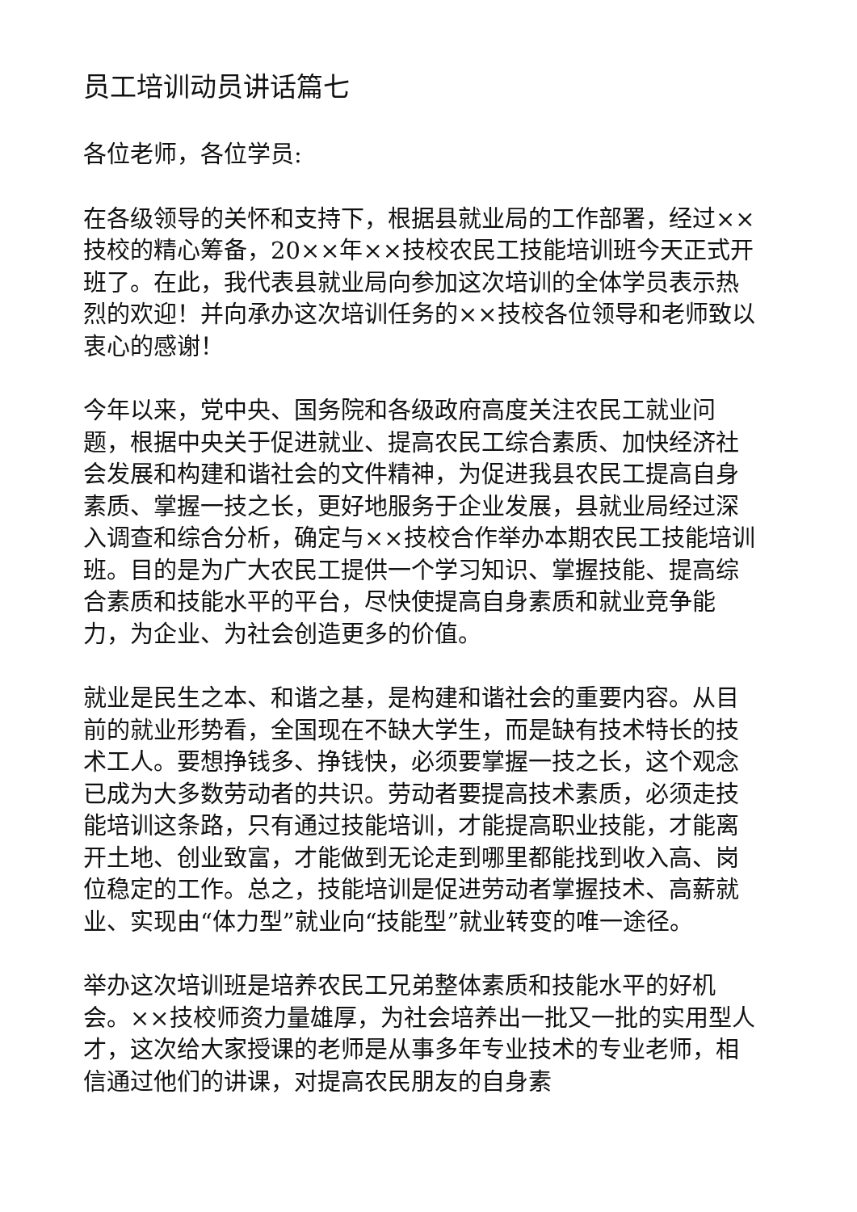员工培训动员讲话篇七
各位老师，各位学员:
在各级领导的关怀和支持下，根据县就业局的工作部署，经过××技校的精心筹备，20××年××技校农民工技能培训班今天正式开班了。在此，我代表县就业局向参加这次培训的全体学员表示热烈的欢迎！并向承办这次培训任务的××技校各位领导和老师致以衷心的感谢！
今年以来，党中央、国务院和各级政府高度关注农民工就业问题，根据中央关于促进就业、提高农民工综合素质、加快经济社会发展和构建和谐社会的文件精神，为促进我县农民工提高自身素质、掌握一技之长，更好地服务于企业发展，县就业局经过深入调查和综合分析，确定与××技校合作举办本期农民工技能培训班。目的是为广大农民工提供一个学习知识、掌握技能、提高综合素质和技能水平的平台，尽快使提高自身素质和就业竞争能力，为企业、为社会创造更多的价值。
就业是民生之本、和谐之基，是构建和谐社会的重要内容。从目前的就业形势看，全国现在不缺大学生，而是缺有技术特长的技术工人。要想挣钱多、挣钱快，必须要掌握一技之长，这个观念已成为大多数劳动者的共识。劳动者要提高技术素质，必须走技能培训这条路，只有通过技能培训，才能提高职业技能，才能离开土地、创业致富，才能做到无论走到哪里都能找到收入高、岗位稳定的工作。总之，技能培训是促进劳动者掌握技术、高薪就业、实现由“体力型”就业向“技能型”就业转变的唯一途径。
举办这次培训班是培养农民工兄弟整体素质和技能水平的好机会。××技校师资力量雄厚，为社会培养出一批又一批的实用型人才，这次给大家授课的老师是从事多年专业技术的专业老师，相信通过他们的讲课，对提高农民朋友的自身素